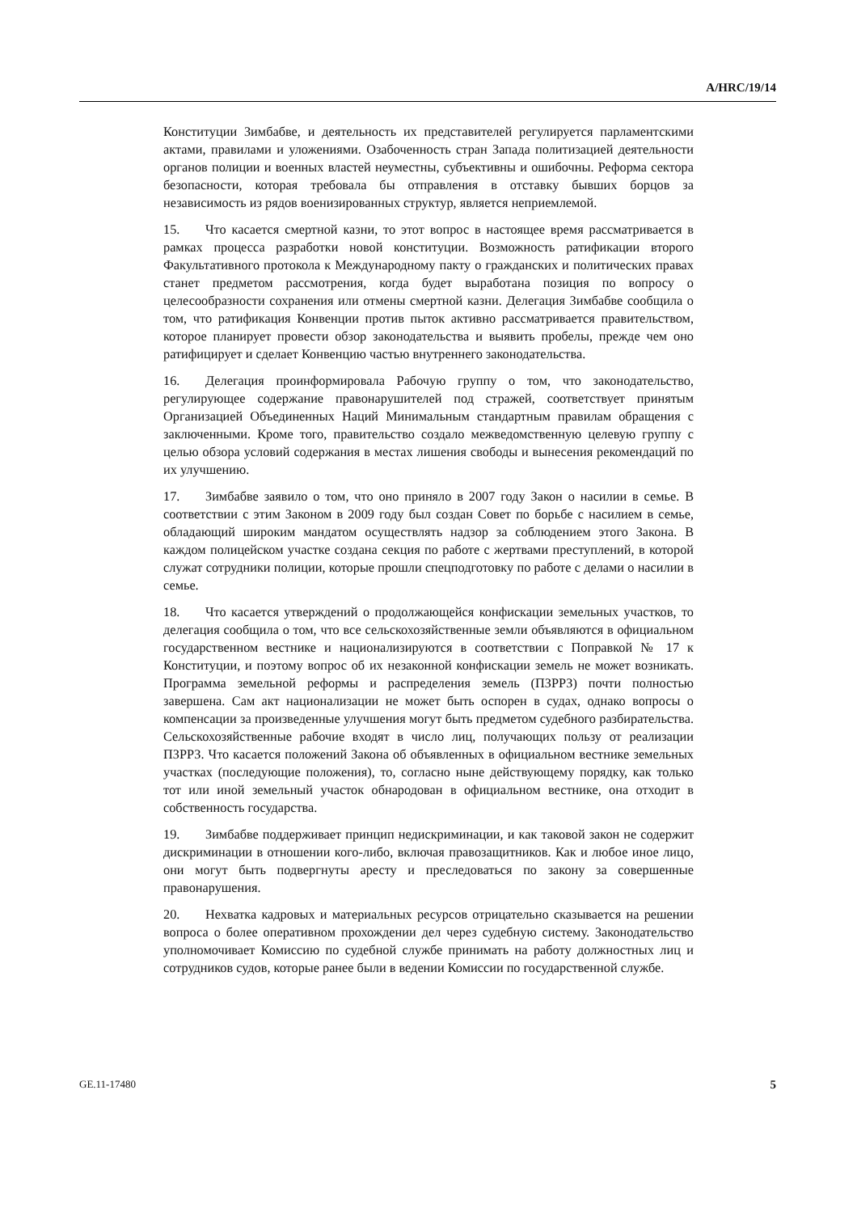A/HRC/19/14
Конституции Зимбабве, и деятельность их представителей регулируется парламентскими актами, правилами и уложениями. Озабоченность стран Запада политизацией деятельности органов полиции и военных властей неуместны, субъективны и ошибочны. Реформа сектора безопасности, которая требовала бы отправления в отставку бывших борцов за независимость из рядов военизированных структур, является неприемлемой.
15. Что касается смертной казни, то этот вопрос в настоящее время рассматривается в рамках процесса разработки новой конституции. Возможность ратификации второго Факультативного протокола к Международному пакту о гражданских и политических правах станет предметом рассмотрения, когда будет выработана позиция по вопросу о целесообразности сохранения или отмены смертной казни. Делегация Зимбабве сообщила о том, что ратификация Конвенции против пыток активно рассматривается правительством, которое планирует провести обзор законодательства и выявить пробелы, прежде чем оно ратифицирует и сделает Конвенцию частью внутреннего законодательства.
16. Делегация проинформировала Рабочую группу о том, что законодательство, регулирующее содержание правонарушителей под стражей, соответствует принятым Организацией Объединенных Наций Минимальным стандартным правилам обращения с заключенными. Кроме того, правительство создало межведомственную целевую группу с целью обзора условий содержания в местах лишения свободы и вынесения рекомендаций по их улучшению.
17. Зимбабве заявило о том, что оно приняло в 2007 году Закон о насилии в семье. В соответствии с этим Законом в 2009 году был создан Совет по борьбе с насилием в семье, обладающий широким мандатом осуществлять надзор за соблюдением этого Закона. В каждом полицейском участке создана секция по работе с жертвами преступлений, в которой служат сотрудники полиции, которые прошли спецподготовку по работе с делами о насилии в семье.
18. Что касается утверждений о продолжающейся конфискации земельных участков, то делегация сообщила о том, что все сельскохозяйственные земли объявляются в официальном государственном вестнике и национализируются в соответствии с Поправкой № 17 к Конституции, и поэтому вопрос об их незаконной конфискации земель не может возникать. Программа земельной реформы и распределения земель (ПЗРРЗ) почти полностью завершена. Сам акт национализации не может быть оспорен в судах, однако вопросы о компенсации за произведенные улучшения могут быть предметом судебного разбирательства. Сельскохозяйственные рабочие входят в число лиц, получающих пользу от реализации ПЗРРЗ. Что касается положений Закона об объявленных в официальном вестнике земельных участках (последующие положения), то, согласно ныне действующему порядку, как только тот или иной земельный участок обнародован в официальном вестнике, она отходит в собственность государства.
19. Зимбабве поддерживает принцип недискриминации, и как таковой закон не содержит дискриминации в отношении кого-либо, включая правозащитников. Как и любое иное лицо, они могут быть подвергнуты аресту и преследоваться по закону за совершенные правонарушения.
20. Нехватка кадровых и материальных ресурсов отрицательно сказывается на решении вопроса о более оперативном прохождении дел через судебную систему. Законодательство уполномочивает Комиссию по судебной службе принимать на работу должностных лиц и сотрудников судов, которые ранее были в ведении Комиссии по государственной службе.
GE.11-17480 5